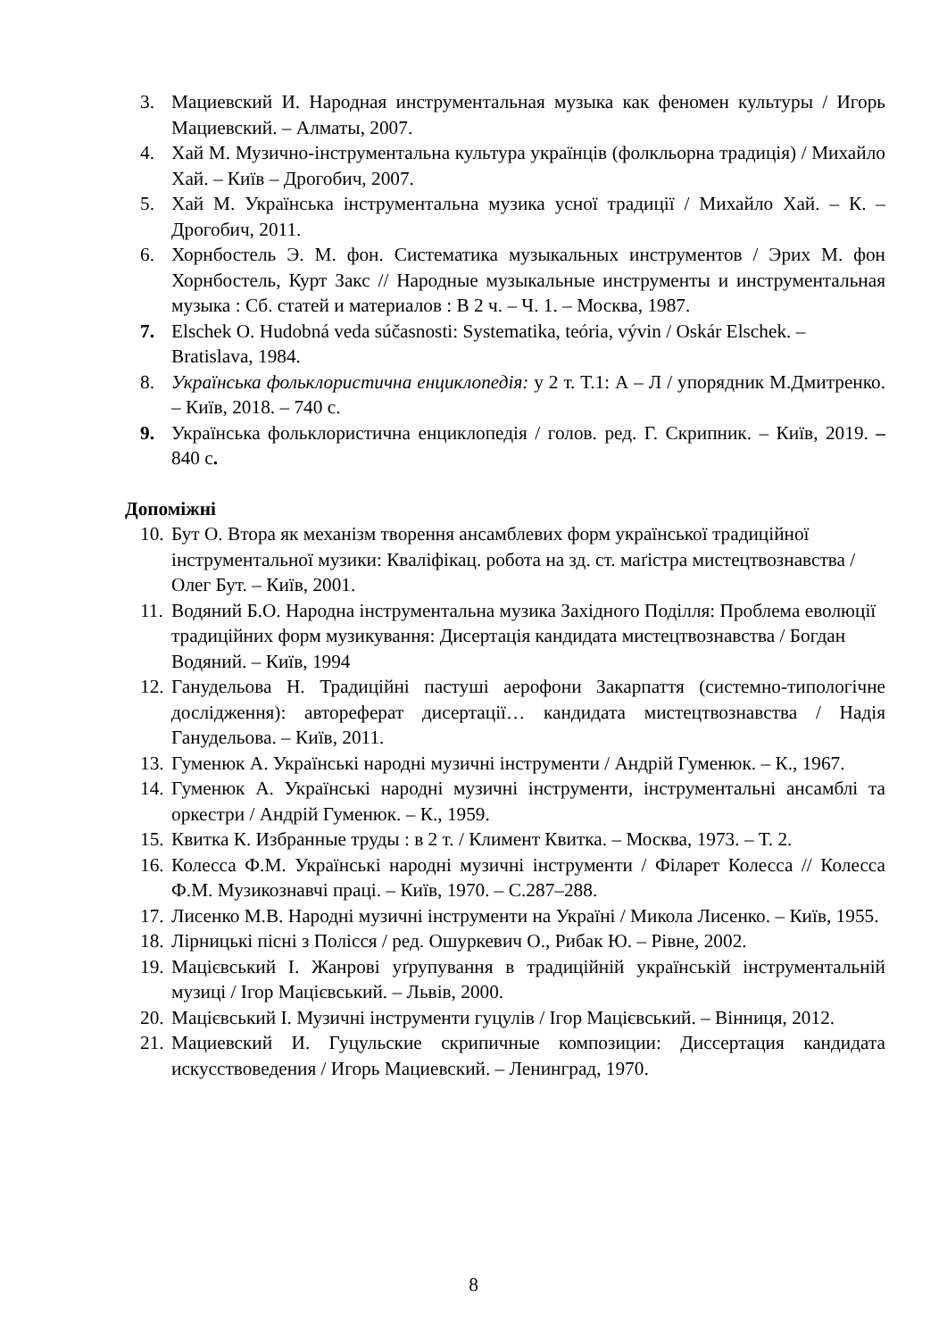3. Мациевский И. Народная инструментальная музыка как феномен культуры / Игорь Мациевский. – Алматы, 2007.
4. Хай М. Музично-інструментальна культура українців (фолкльорна традиція) / Михайло Хай. – Київ – Дрогобич, 2007.
5. Хай М. Українська інструментальна музика усної традиції / Михайло Хай. – К. – Дрогобич, 2011.
6. Хорнбостель Э. М. фон. Систематика музыкальных инструментов / Эрих М. фон Хорнбостель, Курт Закс // Народные музыкальные инструменты и инструментальная музыка : Сб. статей и материалов : В 2 ч. – Ч. 1. – Москва, 1987.
7. Elschek O. Hudobná veda súčasnosti: Systematika, teória, vývin / Oskár Elschek. – Bratislava, 1984.
8. Українська фольклористична енциклопедія: у 2 т. Т.1: А – Л / упорядник М.Дмитренко. – Київ, 2018. – 740 с.
9. Українська фольклористична енциклопедія / голов. ред. Г. Скрипник. – Київ, 2019. – 840 с.
Допоміжні
10. Бут О. Втора як механізм творення ансамблевих форм української традиційної інструментальної музики: Кваліфікац. робота на зд. ст. маґістра мистецтвознавства / Олег Бут. – Київ, 2001.
11. Водяний Б.О. Народна інструментальна музика Західного Поділля: Проблема еволюції традиційних форм музикування: Дисертація кандидата мистецтвознавства / Богдан Водяний. – Київ, 1994
12. Ганудельова Н. Традиційні пастуші аерофони Закарпаття (системно-типологічне дослідження): автореферат дисертації… кандидата мистецтвознавства / Надія Ганудельова. – Київ, 2011.
13. Гуменюк А. Українські народні музичні інструменти / Андрій Гуменюк. – К., 1967.
14. Гуменюк А. Українські народні музичні інструменти, інструментальні ансамблі та оркестри / Андрій Гуменюк. – К., 1959.
15. Квитка К. Избранные труды : в 2 т. / Климент Квитка. – Москва, 1973. – Т. 2.
16. Колесса Ф.М. Українські народні музичні інструменти / Філарет Колесса // Колесса Ф.М. Музикознавчі праці. – Київ, 1970. – С.287–288.
17. Лисенко М.В. Народні музичні інструменти на Україні / Микола Лисенко. – Київ, 1955.
18. Лірницькі пісні з Полісся / ред. Ошуркевич О., Рибак Ю. – Рівне, 2002.
19. Мацієвський І. Жанрові уґрупування в традиційній українській інструментальній музиці / Ігор Мацієвський. – Львів, 2000.
20. Мацієвський І. Музичні інструменти гуцулів / Ігор Мацієвський. – Вінниця, 2012.
21. Мациевский И. Гуцульские скрипичные композиции: Диссертация кандидата искусствоведения / Игорь Мациевский. – Ленинград, 1970.
8